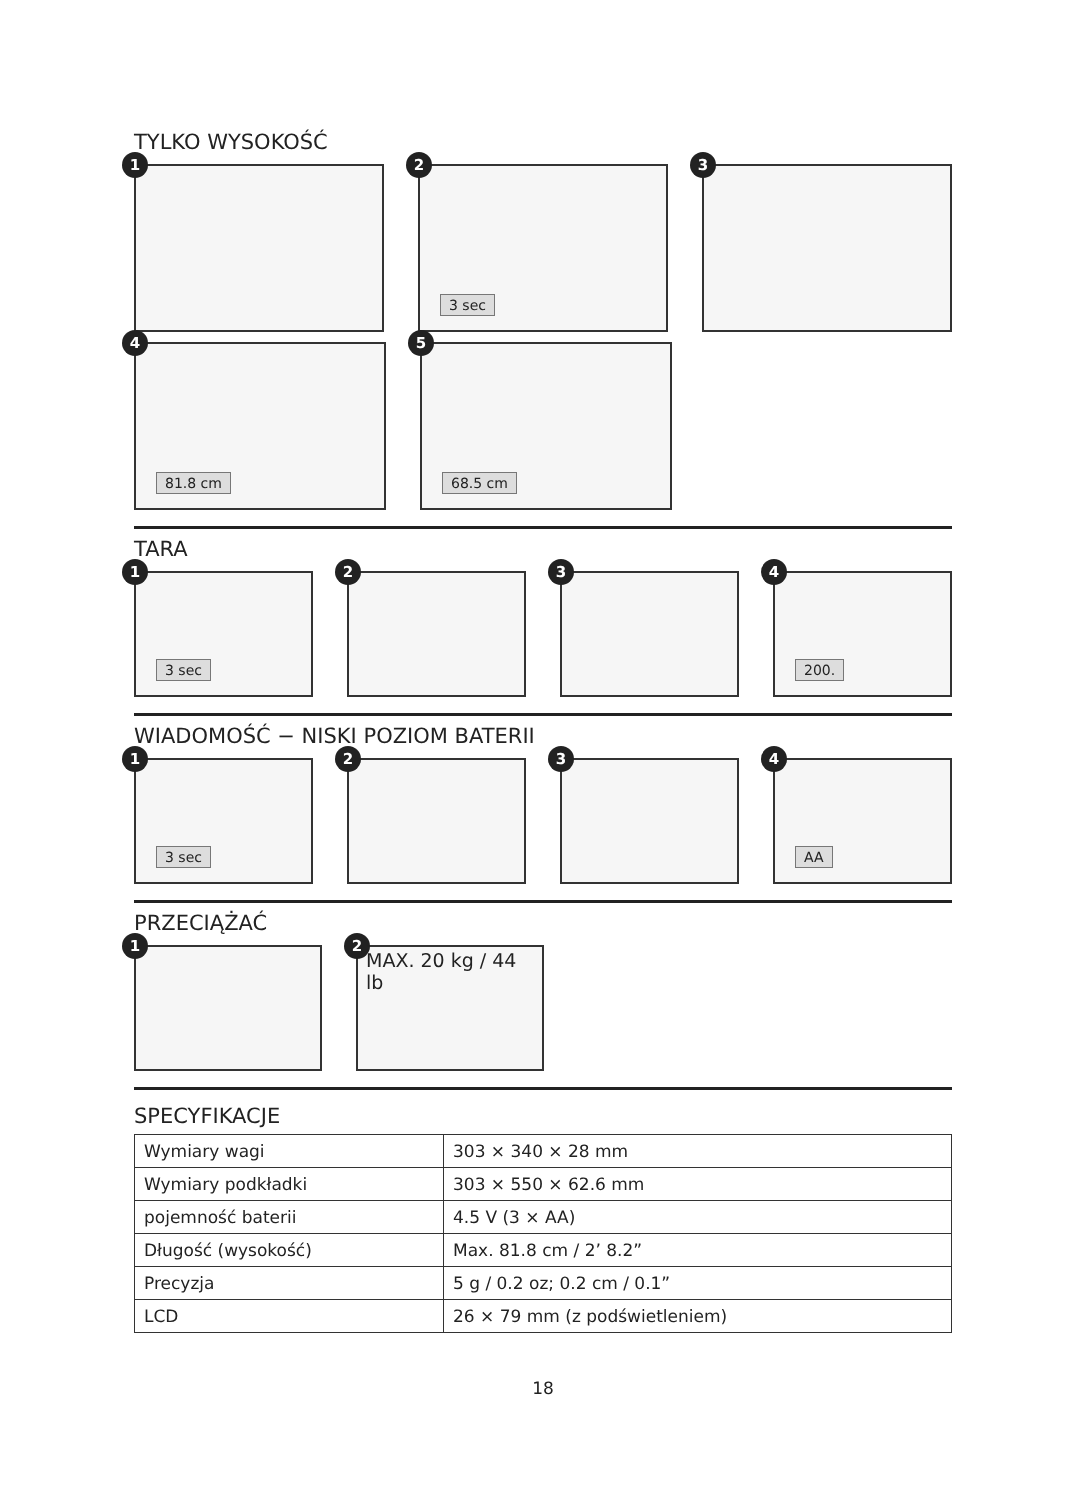TYLKO WYSOKOŚĆ
1
2
3 sec
3
4
81.8 cm
5
68.5 cm
TARA
1
3 sec
2
3
4
200.
WIADOMOŚĆ − NISKI POZIOM BATERII
1
3 sec
2
3
4
AA
PRZECIĄŻAĆ
1
2
MAX. 20 kg / 44 lb
SPECYFIKACJE
| Wymiary wagi | 303 × 340 × 28 mm |
| Wymiary podkładki | 303 × 550 × 62.6 mm |
| pojemność baterii | 4.5 V (3 × AA) |
| Długość (wysokość) | Max. 81.8 cm / 2’ 8.2” |
| Precyzja | 5 g / 0.2 oz; 0.2 cm / 0.1” |
| LCD | 26 × 79 mm (z podświetleniem) |
18